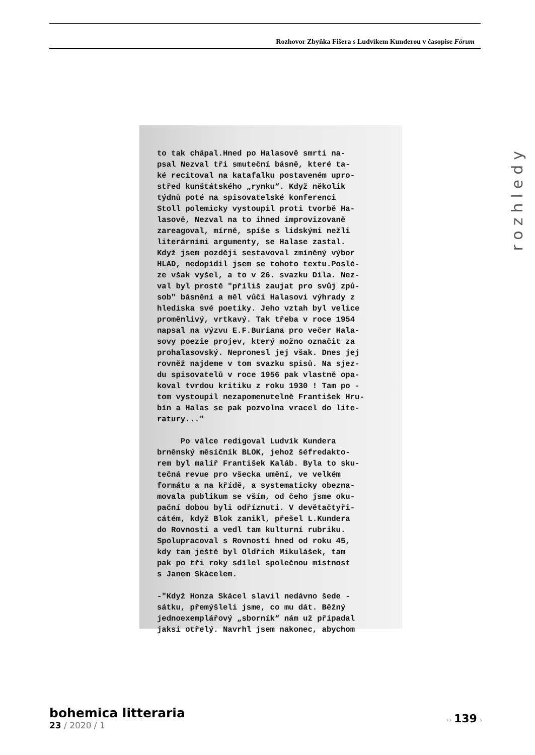Rozhovor Zbyňka Fišera s Ludvíkem Kunderou v časopise Fórum
rozhledy
to tak chápal.Hned po Halasově smrti na-
psal Nezval tři smuteční básně, které ta-
ké recitoval na katafalku postaveném upro-
střed kunštátského „rynku“. Když několik
týdnů poté na spisovatelské konferenci
Stoll polemicky vystoupil proti tvorbě Ha-
lasově, Nezval na to ihned improvizovaně
zareagoval, mírně, spíše s lidskými nežli
literárními argumenty, se Halase zastal.
Když jsem později sestavoval zmíněný výbor
HLAD, nedopídil jsem se tohoto textu.Poslé-
ze však vyšel, a to v 26. svazku Díla. Nez-
val byl prostě "příliš zaujat pro svůj způ-
sob" básnění a měl vůči Halasovi výhrady z
hlediska své poetiky. Jeho vztah byl velice
proměnlivý, vrtkavý. Tak třeba v roce 1954
napsal na výzvu E.F.Buriana pro večer Hala-
sovy poezie projev, který možno označit za
prohalasovský. Nepronesl jej však. Dnes jej
rovněž najdeme v tom svazku spisů. Na sjez-
du spisovatelů v roce 1956 pak vlastně opa-
koval tvrdou kritiku z roku 1930 ! Tam po -
tom vystoupil nezapomenutelně František Hru-
bín a Halas se pak pozvolna vracel do lite-
ratury..."

     Po válce redigoval Ludvík Kundera
brněnský měsíčník BLOK, jehož šéfredakto-
rem byl malíř František Kaláb. Byla to sku-
tečná revue pro všecka umění, ve velkém
formátu a na křídě, a systematicky obezna-
movala publikum se vším, od čeho jsme oku-
pační dobou byli odříznuti. V devětačtyři-
cátém, když Blok zanikl, přešel L.Kundera
do Rovnosti a vedl tam kulturní rubriku.
Spolupracoval s Rovností hned od roku 45,
kdy tam ještě byl Oldřich Mikulášek, tam
pak po tři roky sdílel společnou místnost
s Janem Skácelem.

-"Když Honza Skácel slavil nedávno šede -
sátku, přemýšleli jsme, co mu dát. Běžný
jednoexemplářový „sborník“ nám už připadal
jaksi otřelý. Navrhl jsem nakonec, abychom
bohemica litteraria
23 / 2020 / 1
›› 139 ›